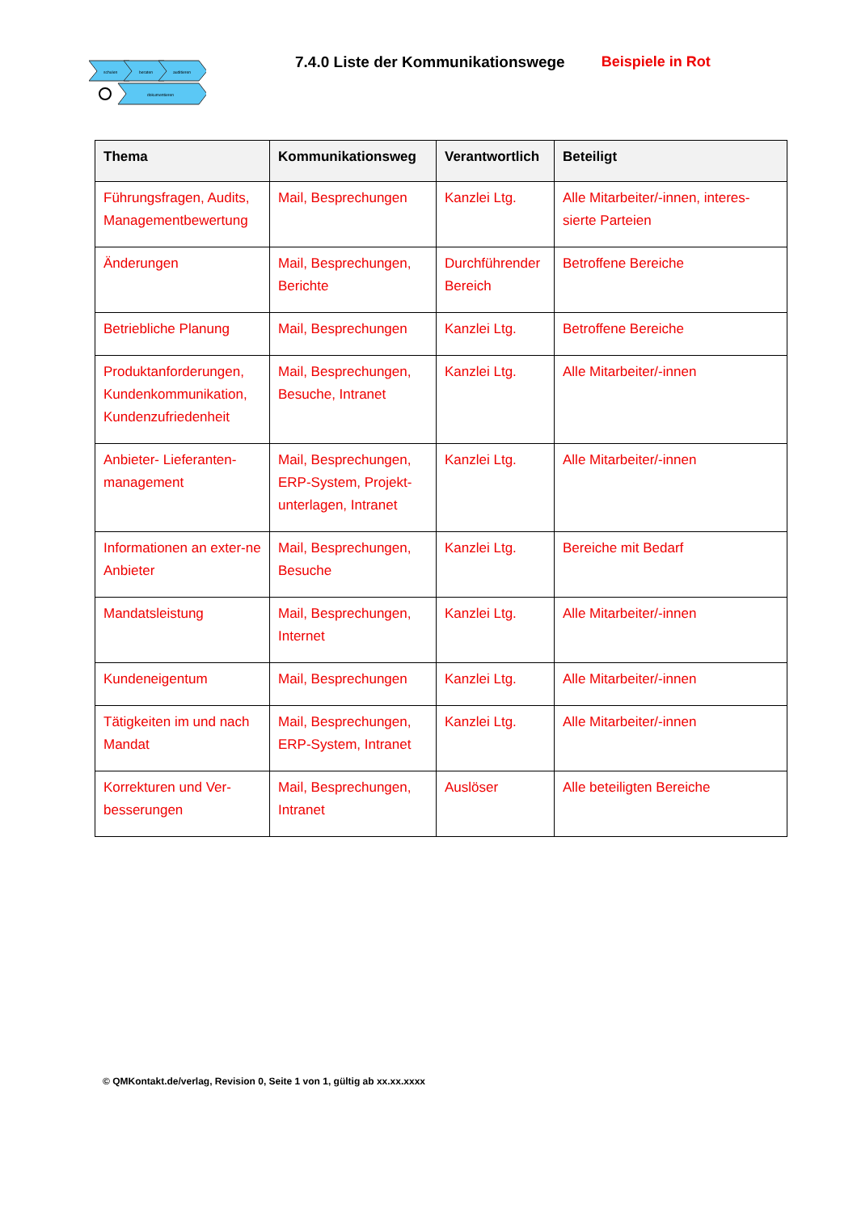schulen
beraten
auditieren
dokumentieren
7.4.0 Liste der Kommunikationswege
Beispiele in Rot
| Thema | Kommunikationsweg | Verantwortlich | Beteiligt |
| --- | --- | --- | --- |
| Führungsfragen, Audits, Managementbewertung | Mail, Besprechungen | Kanzlei Ltg. | Alle Mitarbeiter/-innen, interes-sierte Parteien |
| Änderungen | Mail, Besprechungen, Berichte | Durchführender Bereich | Betroffene Bereiche |
| Betriebliche Planung | Mail, Besprechungen | Kanzlei Ltg. | Betroffene Bereiche |
| Produktanforderungen, Kundenkommunikation, Kundenzufriedenheit | Mail, Besprechungen, Besuche, Intranet | Kanzlei Ltg. | Alle Mitarbeiter/-innen |
| Anbieter- Lieferanten-management | Mail, Besprechungen, ERP-System, Projekt-unterlagen, Intranet | Kanzlei Ltg. | Alle Mitarbeiter/-innen |
| Informationen an exter-ne Anbieter | Mail, Besprechungen, Besuche | Kanzlei Ltg. | Bereiche mit Bedarf |
| Mandatsleistung | Mail, Besprechungen, Internet | Kanzlei Ltg. | Alle Mitarbeiter/-innen |
| Kundeneigentum | Mail, Besprechungen | Kanzlei Ltg. | Alle Mitarbeiter/-innen |
| Tätigkeiten im und nach Mandat | Mail, Besprechungen, ERP-System, Intranet | Kanzlei Ltg. | Alle Mitarbeiter/-innen |
| Korrekturen und Ver-besserungen | Mail, Besprechungen, Intranet | Auslöser | Alle beteiligten Bereiche |
© QMKontakt.de/verlag, Revision 0, Seite 1 von 1, gültig ab xx.xx.xxxx